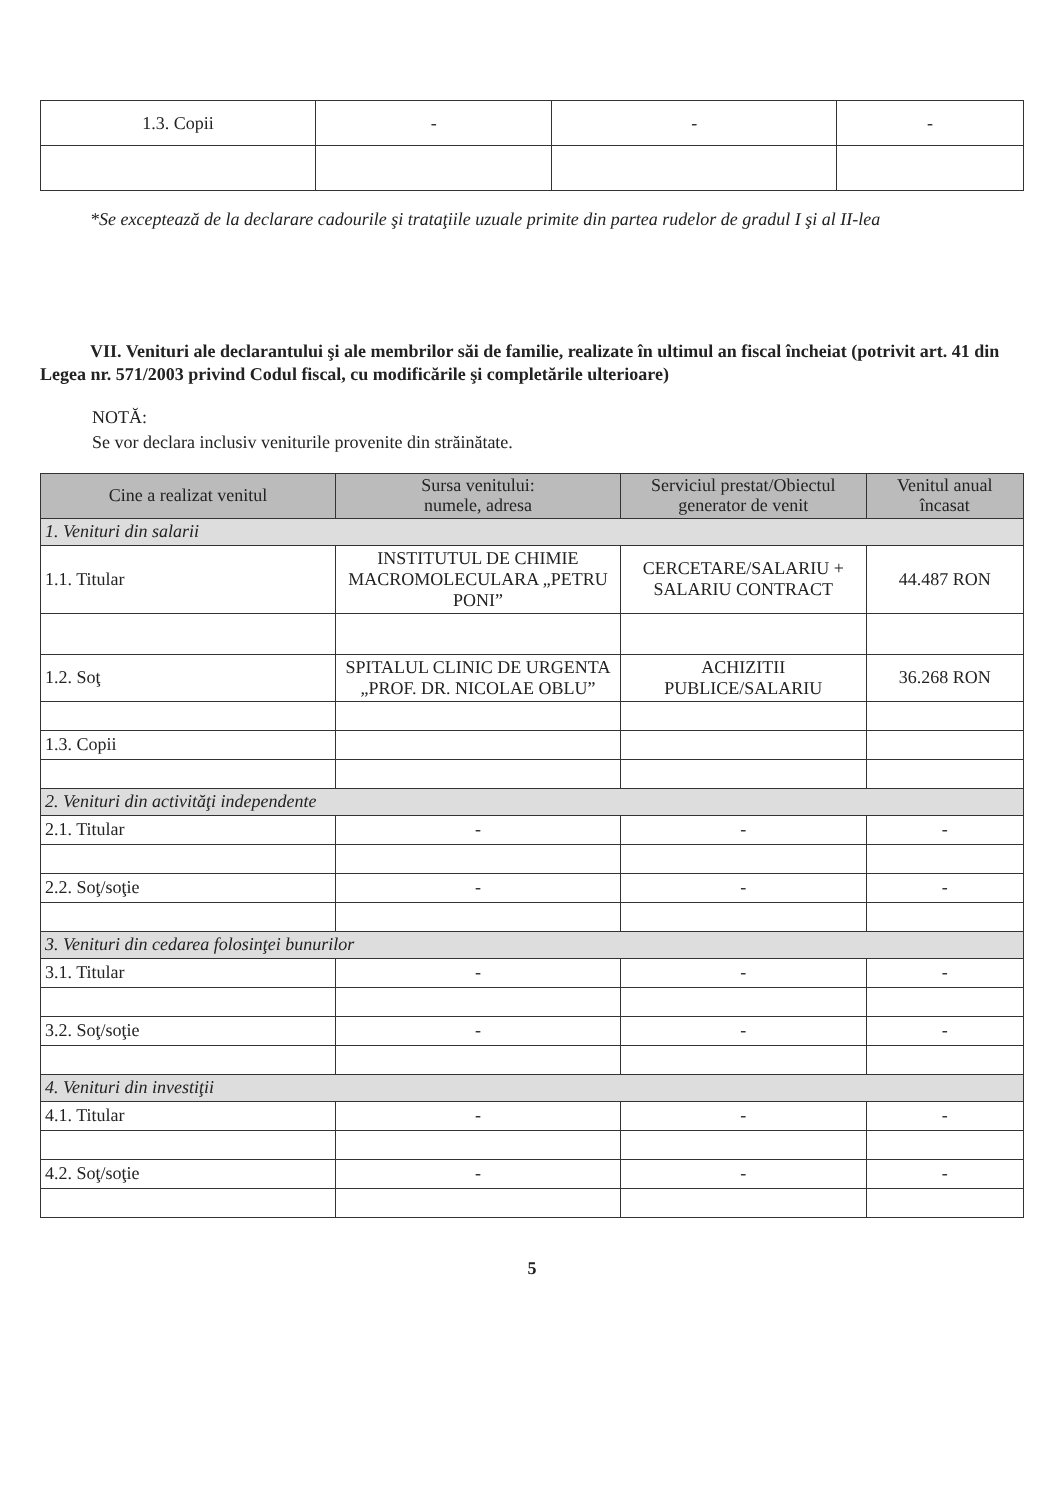| 1.3. Copii | - | - | - |
*Se exceptează de la declarare cadourile şi trataţiile uzuale primite din partea rudelor de gradul I şi al II-lea
VII. Venituri ale declarantului şi ale membrilor săi de familie, realizate în ultimul an fiscal încheiat (potrivit art. 41 din Legea nr. 571/2003 privind Codul fiscal, cu modificările şi completările ulterioare)
NOTĂ:
Se vor declara inclusiv veniturile provenite din străinătate.
| Cine a realizat venitul | Sursa venitului: numele, adresa | Serviciul prestat/Obiectul generator de venit | Venitul anual încasat |
| --- | --- | --- | --- |
| 1. Venituri din salarii | | | |
| 1.1. Titular | INSTITUTUL DE CHIMIE MACROMOLECULARA „PETRU PONI” | CERCETARE/SALARIU + SALARIU CONTRACT | 44.487 RON |
| 1.2. Soţ | SPITALUL CLINIC DE URGENTA „PROF. DR. NICOLAE OBLU” | ACHIZITII PUBLICE/SALARIU | 36.268 RON |
| 1.3. Copii | | | |
| 2. Venituri din activităţi independente | | | |
| 2.1. Titular | - | - | - |
| 2.2. Soţ/soţie | - | - | - |
| 3. Venituri din cedarea folosinţei bunurilor | | | |
| 3.1. Titular | - | - | - |
| 3.2. Soţ/soţie | - | - | - |
| 4. Venituri din investiţii | | | |
| 4.1. Titular | - | - | - |
| 4.2. Soţ/soţie | - | - | - |
5